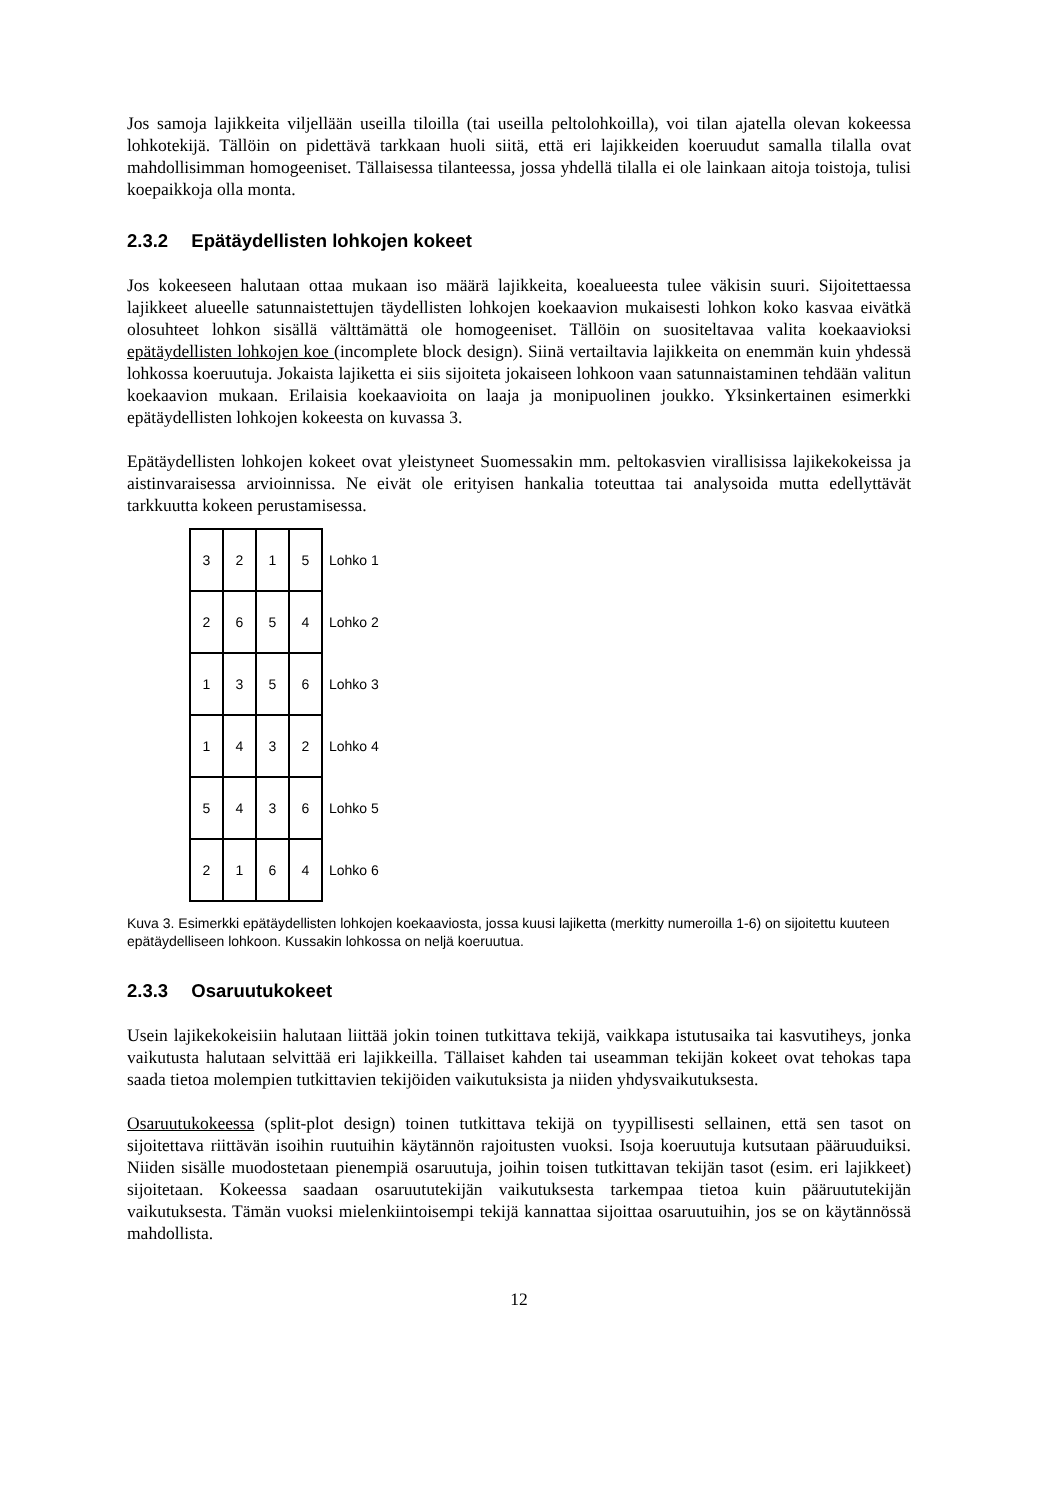Jos samoja lajikkeita viljellään useilla tiloilla (tai useilla peltolohkoilla), voi tilan ajatella olevan kokeessa lohkotekijä. Tällöin on pidettävä tarkkaan huoli siitä, että eri lajikkeiden koeruudut samalla tilalla ovat mahdollisimman homogeeniset. Tällaisessa tilanteessa, jossa yhdellä tilalla ei ole lainkaan aitoja toistoja, tulisi koepaikkoja olla monta.
2.3.2 Epätäydellisten lohkojen kokeet
Jos kokeeseen halutaan ottaa mukaan iso määrä lajikkeita, koealueesta tulee väkisin suuri. Sijoitettaessa lajikkeet alueelle satunnaistettujen täydellisten lohkojen koekaavion mukaisesti lohkon koko kasvaa eivätkä olosuhteet lohkon sisällä välttämättä ole homogeeniset. Tällöin on suositeltavaa valita koekaavioksi epätäydellisten lohkojen koe (incomplete block design). Siinä vertailtavia lajikkeita on enemmän kuin yhdessä lohkossa koeruutuja. Jokaista lajiketta ei siis sijoiteta jokaiseen lohkoon vaan satunnaistaminen tehdään valitun koekaavion mukaan. Erilaisia koekaavioita on laaja ja monipuolinen joukko. Yksinkertainen esimerkki epätäydellisten lohkojen kokeesta on kuvassa 3.
Epätäydellisten lohkojen kokeet ovat yleistyneet Suomessakin mm. peltokasvien virallisissa lajikekokeissa ja aistinvaraisessa arvioinnissa. Ne eivät ole erityisen hankalia toteuttaa tai analysoida mutta edellyttävät tarkkuutta kokeen perustamisessa.
| 3 | 2 | 1 | 5 | Lohko 1 |
| 2 | 6 | 5 | 4 | Lohko 2 |
| 1 | 3 | 5 | 6 | Lohko 3 |
| 1 | 4 | 3 | 2 | Lohko 4 |
| 5 | 4 | 3 | 6 | Lohko 5 |
| 2 | 1 | 6 | 4 | Lohko 6 |
Kuva 3. Esimerkki epätäydellisten lohkojen koekaaviosta, jossa kuusi lajiketta (merkitty numeroilla 1-6) on sijoitettu kuuteen epätäydelliseen lohkoon. Kussakin lohkossa on neljä koeruutua.
2.3.3 Osaruutukokeet
Usein lajikekokeisiin halutaan liittää jokin toinen tutkittava tekijä, vaikkapa istutusaika tai kasvutiheys, jonka vaikutusta halutaan selvittää eri lajikkeilla. Tällaiset kahden tai useamman tekijän kokeet ovat tehokas tapa saada tietoa molempien tutkittavien tekijöiden vaikutuksista ja niiden yhdysvaikutuksesta.
Osaruutukokeessa (split-plot design) toinen tutkittava tekijä on tyypillisesti sellainen, että sen tasot on sijoitettava riittävän isoihin ruutuihin käytännön rajoitusten vuoksi. Isoja koeruutuja kutsutaan pääruuduiksi. Niiden sisälle muodostetaan pienempiä osaruutuja, joihin toisen tutkittavan tekijän tasot (esim. eri lajikkeet) sijoitetaan. Kokeessa saadaan osaruututekijän vaikutuksesta tarkempaa tietoa kuin pääruututekijän vaikutuksesta. Tämän vuoksi mielenkiintoisempi tekijä kannattaa sijoittaa osaruutuihin, jos se on käytännössä mahdollista.
12